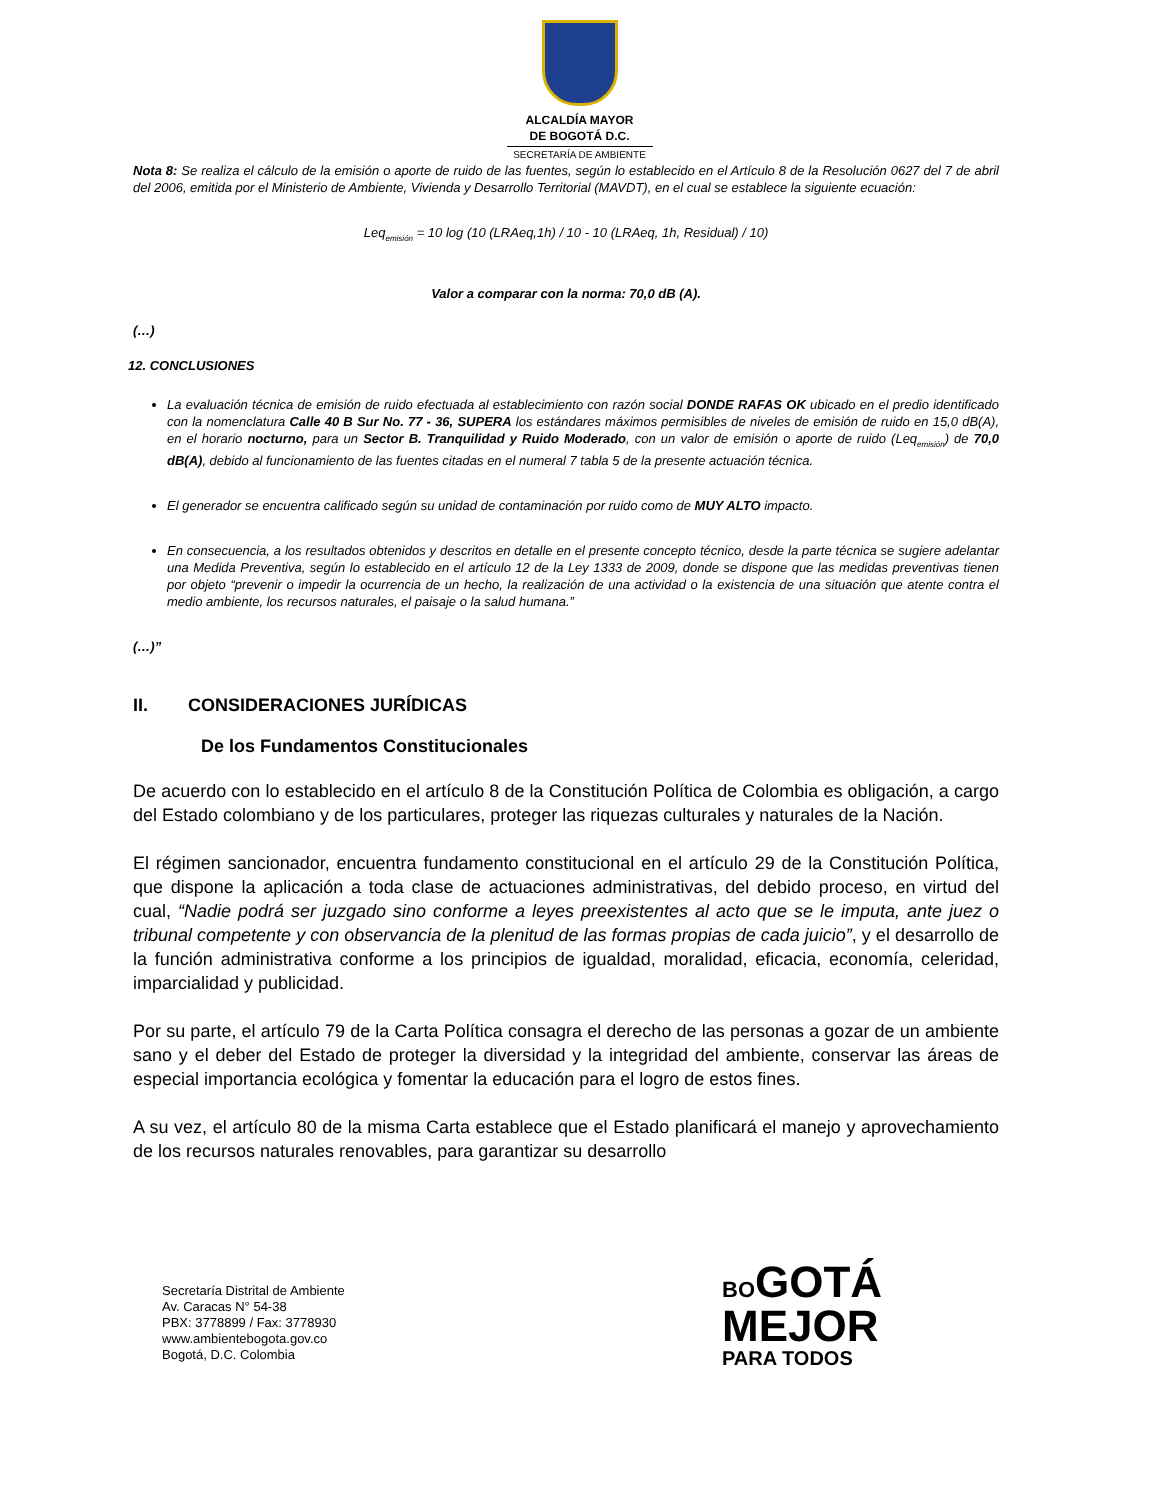ALCALDÍA MAYOR
DE BOGOTÁ D.C.
SECRETARÍA DE AMBIENTE
Nota 8: Se realiza el cálculo de la emisión o aporte de ruido de las fuentes, según lo establecido en el Artículo 8 de la Resolución 0627 del 7 de abril del 2006, emitida por el Ministerio de Ambiente, Vivienda y Desarrollo Territorial (MAVDT), en el cual se establece la siguiente ecuación:
Leq<sub>emisión</sub> = 10 log (10 (LRAeq,1h) / 10 - 10 (LRAeq, 1h, Residual) / 10)
Valor a comparar con la norma: 70,0 dB (A).
(…)
12. CONCLUSIONES
La evaluación técnica de emisión de ruido efectuada al establecimiento con razón social DONDE RAFAS OK ubicado en el predio identificado con la nomenclatura Calle 40 B Sur No. 77 - 36, SUPERA los estándares máximos permisibles de niveles de emisión de ruido en 15,0 dB(A), en el horario nocturno, para un Sector B. Tranquilidad y Ruido Moderado, con un valor de emisión o aporte de ruido (Leq<sub>emisión</sub>) de 70,0 dB(A), debido al funcionamiento de las fuentes citadas en el numeral 7 tabla 5 de la presente actuación técnica.
El generador se encuentra calificado según su unidad de contaminación por ruido como de MUY ALTO impacto.
En consecuencia, a los resultados obtenidos y descritos en detalle en el presente concepto técnico, desde la parte técnica se sugiere adelantar una Medida Preventiva, según lo establecido en el artículo 12 de la Ley 1333 de 2009, donde se dispone que las medidas preventivas tienen por objeto “prevenir o impedir la ocurrencia de un hecho, la realización de una actividad o la existencia de una situación que atente contra el medio ambiente, los recursos naturales, el paisaje o la salud humana.”
(…)”
II. CONSIDERACIONES JURÍDICAS
De los Fundamentos Constitucionales
De acuerdo con lo establecido en el artículo 8 de la Constitución Política de Colombia es obligación, a cargo del Estado colombiano y de los particulares, proteger las riquezas culturales y naturales de la Nación.
El régimen sancionador, encuentra fundamento constitucional en el artículo 29 de la Constitución Política, que dispone la aplicación a toda clase de actuaciones administrativas, del debido proceso, en virtud del cual, “Nadie podrá ser juzgado sino conforme a leyes preexistentes al acto que se le imputa, ante juez o tribunal competente y con observancia de la plenitud de las formas propias de cada juicio”, y el desarrollo de la función administrativa conforme a los principios de igualdad, moralidad, eficacia, economía, celeridad, imparcialidad y publicidad.
Por su parte, el artículo 79 de la Carta Política consagra el derecho de las personas a gozar de un ambiente sano y el deber del Estado de proteger la diversidad y la integridad del ambiente, conservar las áreas de especial importancia ecológica y fomentar la educación para el logro de estos fines.
A su vez, el artículo 80 de la misma Carta establece que el Estado planificará el manejo y aprovechamiento de los recursos naturales renovables, para garantizar su desarrollo
Secretaría Distrital de Ambiente
Av. Caracas N° 54-38
PBX: 3778899 / Fax: 3778930
www.ambientebogota.gov.co
Bogotá, D.C. Colombia
BO GOTÁ
MEJOR
PARA TODOS